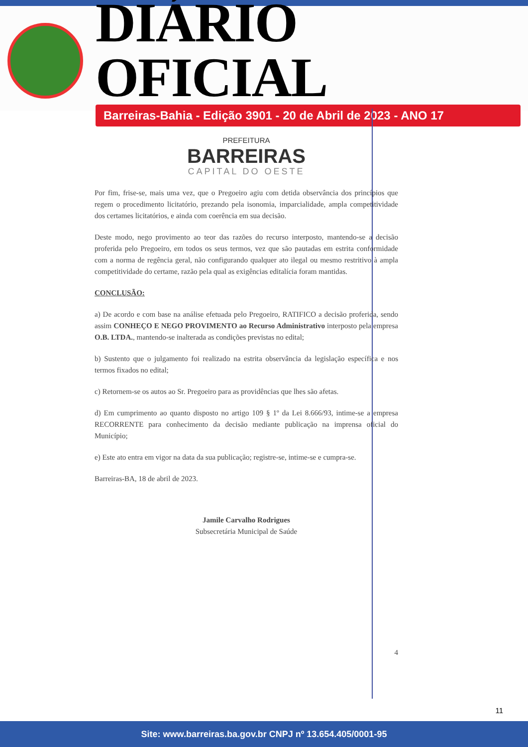DIÁRIO OFICIAL
Barreiras-Bahia - Edição 3901 - 20 de Abril de 2023 - ANO 17
PREFEITURA
BARREIRAS
CAPITAL DO OESTE
Por fim, frise-se, mais uma vez, que o Pregoeiro agiu com detida observância dos princípios que regem o procedimento licitatório, prezando pela isonomia, imparcialidade, ampla competitividade dos certames licitatórios, e ainda com coerência em sua decisão.
Deste modo, nego provimento ao teor das razões do recurso interposto, mantendo-se a decisão proferida pelo Pregoeiro, em todos os seus termos, vez que são pautadas em estrita conformidade com a norma de regência geral, não configurando qualquer ato ilegal ou mesmo restritivo à ampla competitividade do certame, razão pela qual as exigências editalícia foram mantidas.
CONCLUSÃO:
a) De acordo e com base na análise efetuada pelo Pregoeiro, RATIFICO a decisão proferida, sendo assim CONHEÇO E NEGO PROVIMENTO ao Recurso Administrativo interposto pela empresa O.B. LTDA., mantendo-se inalterada as condições previstas no edital;
b) Sustento que o julgamento foi realizado na estrita observância da legislação específica e nos termos fixados no edital;
c) Retornem-se os autos ao Sr. Pregoeiro para as providências que lhes são afetas.
d) Em cumprimento ao quanto disposto no artigo 109 § 1º da Lei 8.666/93, intime-se a empresa RECORRENTE para conhecimento da decisão mediante publicação na imprensa oficial do Município;
e) Este ato entra em vigor na data da sua publicação; registre-se, intime-se e cumpra-se.
Barreiras-BA, 18 de abril de 2023.
Jamile Carvalho Rodrigues
Subsecretária Municipal de Saúde
4
11
Site: www.barreiras.ba.gov.br CNPJ nº 13.654.405/0001-95